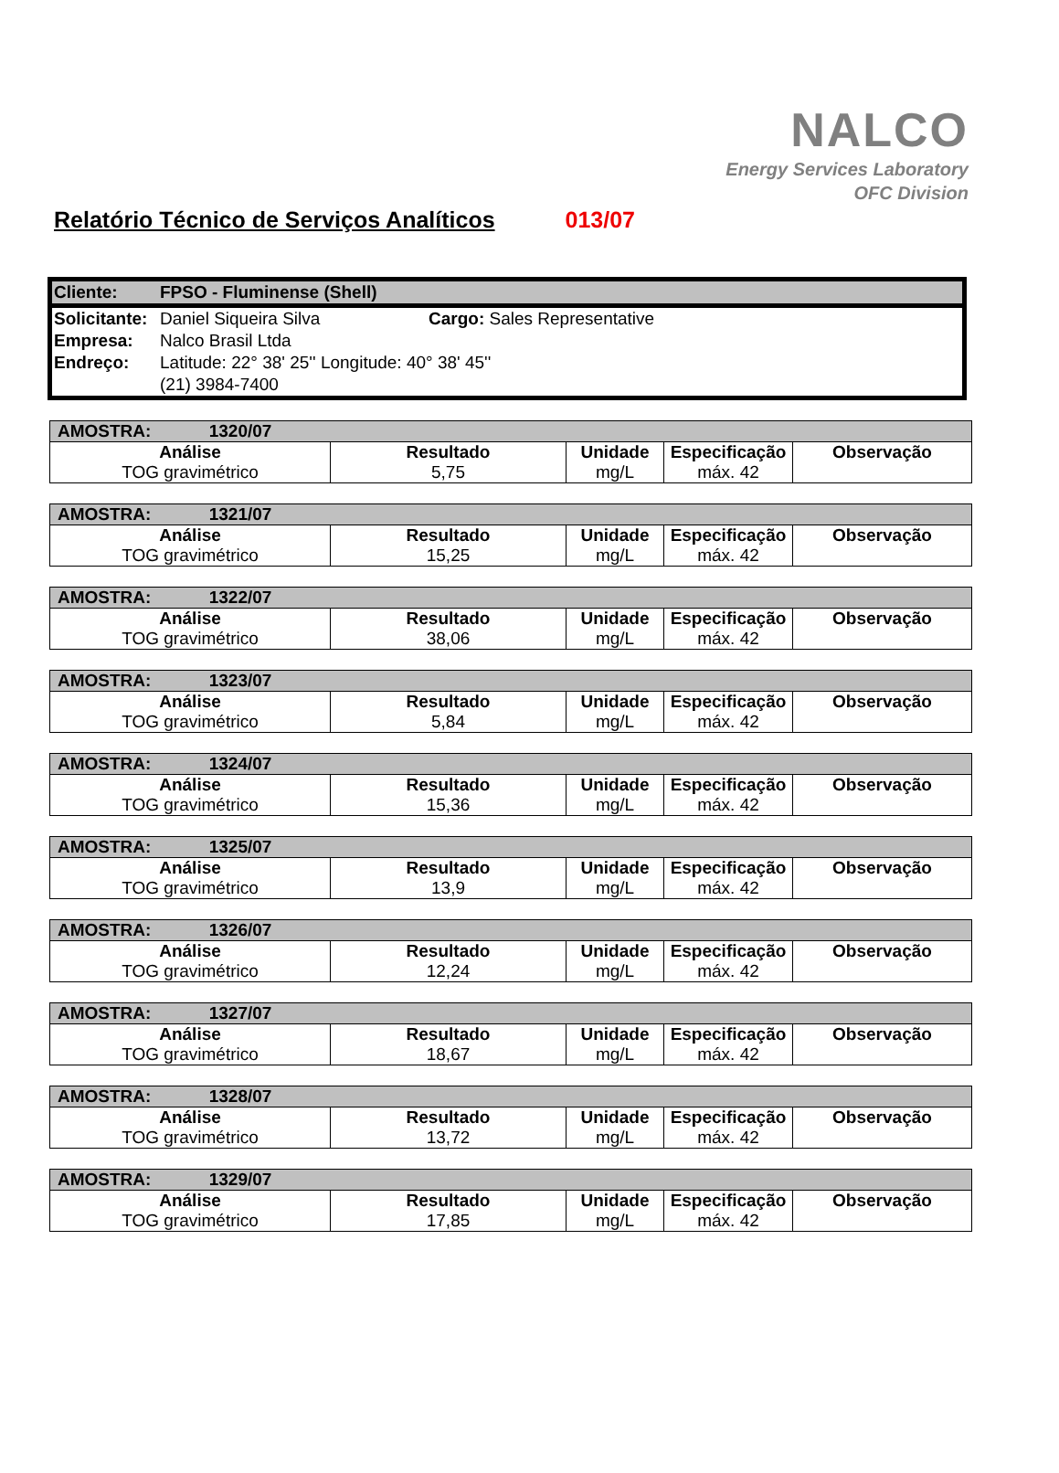NALCO
Energy Services Laboratory
OFC Division
Relatório Técnico de Serviços Analíticos 013/07
| Cliente: | FPSO - Fluminense (Shell) | |
| Solicitante: | Daniel Siqueira Silva | Cargo: Sales Representative |
| Empresa: | Nalco Brasil Ltda | |
| Endreço: | Latitude: 22° 38' 25'' Longitude: 40° 38' 45'' | |
| | (21) 3984-7400 | |
| AMOSTRA: 1320/07 | | | | |
| Análise | Resultado | Unidade | Especificação | Observação |
| TOG gravimétrico | 5,75 | mg/L | máx. 42 | |
| AMOSTRA: 1321/07 | | | | |
| Análise | Resultado | Unidade | Especificação | Observação |
| TOG gravimétrico | 15,25 | mg/L | máx. 42 | |
| AMOSTRA: 1322/07 | | | | |
| Análise | Resultado | Unidade | Especificação | Observação |
| TOG gravimétrico | 38,06 | mg/L | máx. 42 | |
| AMOSTRA: 1323/07 | | | | |
| Análise | Resultado | Unidade | Especificação | Observação |
| TOG gravimétrico | 5,84 | mg/L | máx. 42 | |
| AMOSTRA: 1324/07 | | | | |
| Análise | Resultado | Unidade | Especificação | Observação |
| TOG gravimétrico | 15,36 | mg/L | máx. 42 | |
| AMOSTRA: 1325/07 | | | | |
| Análise | Resultado | Unidade | Especificação | Observação |
| TOG gravimétrico | 13,9 | mg/L | máx. 42 | |
| AMOSTRA: 1326/07 | | | | |
| Análise | Resultado | Unidade | Especificação | Observação |
| TOG gravimétrico | 12,24 | mg/L | máx. 42 | |
| AMOSTRA: 1327/07 | | | | |
| Análise | Resultado | Unidade | Especificação | Observação |
| TOG gravimétrico | 18,67 | mg/L | máx. 42 | |
| AMOSTRA: 1328/07 | | | | |
| Análise | Resultado | Unidade | Especificação | Observação |
| TOG gravimétrico | 13,72 | mg/L | máx. 42 | |
| AMOSTRA: 1329/07 | | | | |
| Análise | Resultado | Unidade | Especificação | Observação |
| TOG gravimétrico | 17,85 | mg/L | máx. 42 | |